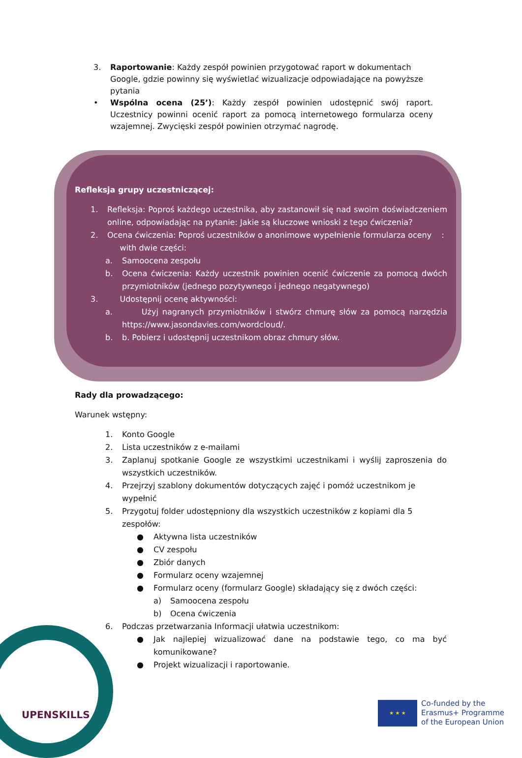3. Raportowanie: Każdy zespół powinien przygotować raport w dokumentach Google, gdzie powinny się wyświetlać wizualizacje odpowiadające na powyższe pytania
• Wspólna ocena (25’): Każdy zespół powinien udostępnić swój raport. Uczestnicy powinni ocenić raport za pomocą internetowego formularza oceny wzajemnej. Zwycięski zespół powinien otrzymać nagrodę.
Refleksja grupy uczestniczącej:
1. Refleksja: Poproś każdego uczestnika, aby zastanowił się nad swoim doświadczeniem online, odpowiadając na pytanie: Jakie są kluczowe wnioski z tego ćwiczenia?
2. Ocena ćwiczenia: Poproś uczestników o anonimowe wypełnienie formularza oceny :
with dwie części:
a. Samoocena zespołu
b. Ocena ćwiczenia: Każdy uczestnik powinien ocenić ćwiczenie za pomocą dwóch przymiotników (jednego pozytywnego i jednego negatywnego)
3. Udostępnij ocenę aktywności:
a. Użyj nagranych przymiotników i stwórz chmurę słów za pomocą narzędzia https://www.jasondavies.com/wordcloud/.
b. b. Pobierz i udostępnij uczestnikom obraz chmury słów.
Rady dla prowadzącego:
Warunek wstępny:
1. Konto Google
2. Lista uczestników z e-mailami
3. Zaplanuj spotkanie Google ze wszystkimi uczestnikami i wyślij zaproszenia do wszystkich uczestników.
4. Przejrzyj szablony dokumentów dotyczących zajęć i pomóż uczestnikom je wypełnić
5. Przygotuj folder udostępniony dla wszystkich uczestników z kopiami dla 5 zespołów:
● Aktywna lista uczestników
● CV zespołu
● Zbiór danych
● Formularz oceny wzajemnej
● Formularz oceny (formularz Google) składający się z dwóch części:
a) Samoocena zespołu
b) Ocena ćwiczenia
6. Podczas przetwarzania Informacji ułatwia uczestnikom:
● Jak najlepiej wizualizować dane na podstawie tego, co ma być komunikowane?
● Projekt wizualizacji i raportowanie.
UPENSKILLS
★ ★ ★
Co-funded by the
Erasmus+ Programme
of the European Union